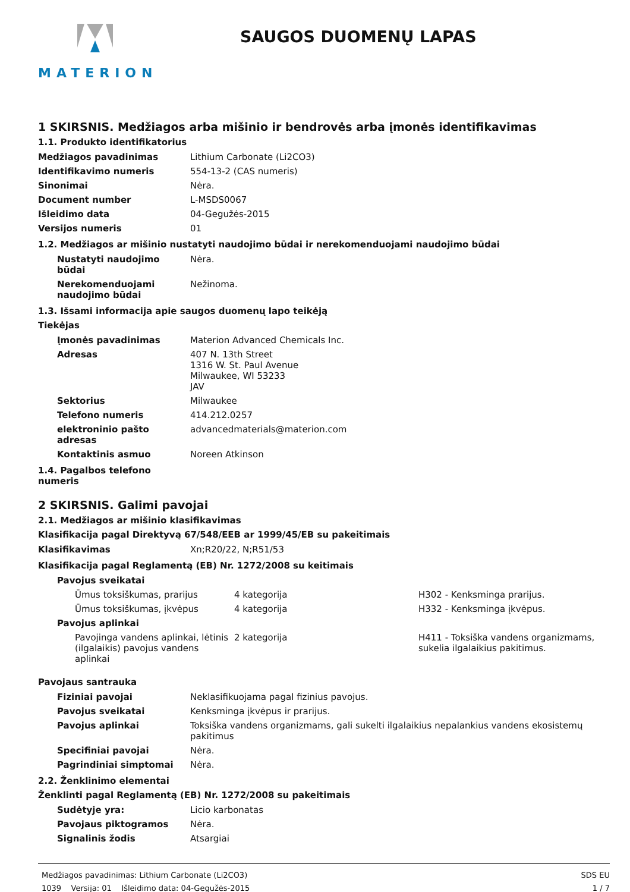MATERION
SAUGOS DUOMENŲ LAPAS
1 SKIRSNIS. Medžiagos arba mišinio ir bendrovės arba įmonės identifikavimas
1.1. Produkto identifikatorius
| Medžiagos pavadinimas | Lithium Carbonate (Li2CO3) |
| Identifikavimo numeris | 554-13-2 (CAS numeris) |
| Sinonimai | Nėra. |
| Document number | L-MSDS0067 |
| Išleidimo data | 04-Gegužės-2015 |
| Versijos numeris | 01 |
1.2. Medžiagos ar mišinio nustatyti naudojimo būdai ir nerekomenduojami naudojimo būdai
| Nustatyti naudojimo būdai | Nėra. |
| Nerekomenduojami naudojimo būdai | Nežinoma. |
1.3. Išsami informacija apie saugos duomenų lapo teikėją
Tiekėjas
| Įmonės pavadinimas | Materion Advanced Chemicals Inc. |
| Adresas | 407 N. 13th Street 1316 W. St. Paul Avenue Milwaukee, WI 53233 JAV |
| Sektorius | Milwaukee |
| Telefono numeris | 414.212.0257 |
| elektroninio pašto adresas | advancedmaterials@materion.com |
| Kontaktinis asmuo | Noreen Atkinson |
1.4. Pagalbos telefono
numeris
2 SKIRSNIS. Galimi pavojai
2.1. Medžiagos ar mišinio klasifikavimas
Klasifikacija pagal Direktyvą 67/548/EEB ar 1999/45/EB su pakeitimais
| Klasifikavimas | Xn;R20/22, N;R51/53 |
Klasifikacija pagal Reglamentą (EB) Nr. 1272/2008 su keitimais
| Pavojus sveikatai | | |
| Ūmus toksiškumas, prarijus | 4 kategorija | H302 - Kenksminga prarijus. |
| Ūmus toksiškumas, įkvėpus | 4 kategorija | H332 - Kenksminga įkvėpus. |
| Pavojus aplinkai | | |
| Pavojinga vandens aplinkai, lėtinis (ilgalaikis) pavojus vandens aplinkai | 2 kategorija | H411 - Toksiška vandens organizmams, sukelia ilgalaikius pakitimus. |
Pavojaus santrauka
| Fiziniai pavojai | Neklasifikuojama pagal fizinius pavojus. |
| Pavojus sveikatai | Kenksminga įkvėpus ir prarijus. |
| Pavojus aplinkai | Toksiška vandens organizmams, gali sukelti ilgalaikius nepalankius vandens ekosistemų pakitimus |
| Specifiniai pavojai | Nėra. |
| Pagrindiniai simptomai | Nėra. |
2.2. Ženklinimo elementai
Ženklinti pagal Reglamentą (EB) Nr. 1272/2008 su pakeitimais
| Sudėtyje yra: | Licio karbonatas |
| Pavojaus piktogramos | Nėra. |
| Signalinis žodis | Atsargiai |
Medžiagos pavadinimas: Lithium Carbonate (Li2CO3)
1039 Versija: 01 Išleidimo data: 04-Gegužės-2015
SDS EU
1 / 7